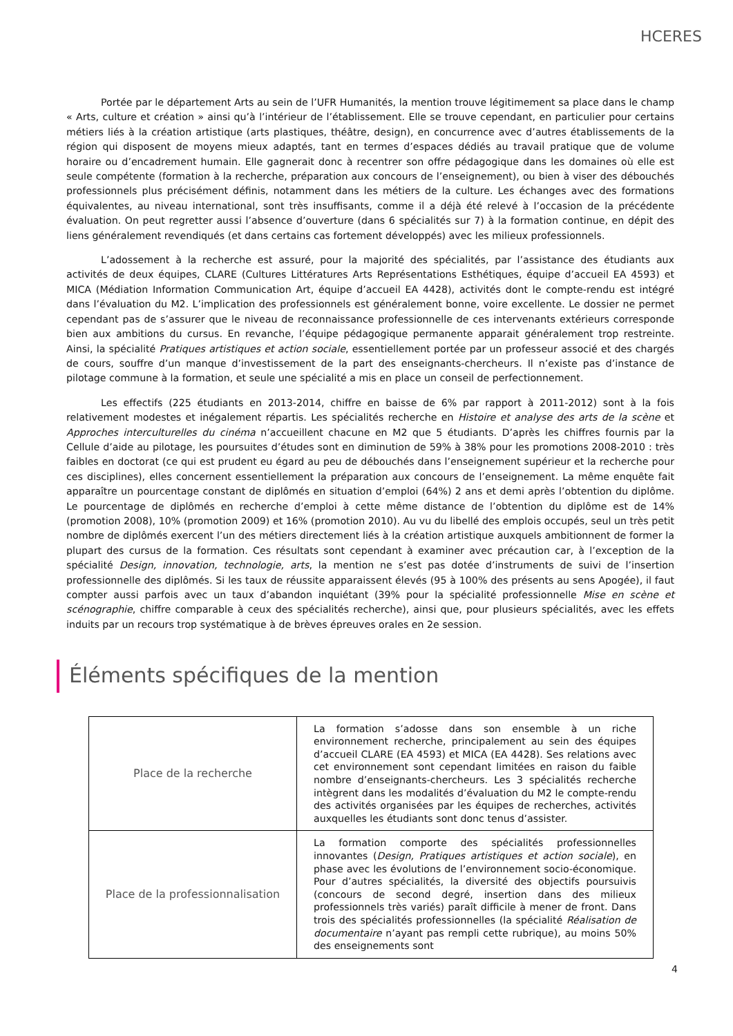HCERES
Portée par le département Arts au sein de l’UFR Humanités, la mention trouve légitimement sa place dans le champ « Arts, culture et création » ainsi qu’à l’intérieur de l’établissement. Elle se trouve cependant, en particulier pour certains métiers liés à la création artistique (arts plastiques, théâtre, design), en concurrence avec d’autres établissements de la région qui disposent de moyens mieux adaptés, tant en termes d’espaces dédiés au travail pratique que de volume horaire ou d’encadrement humain. Elle gagnerait donc à recentrer son offre pédagogique dans les domaines où elle est seule compétente (formation à la recherche, préparation aux concours de l’enseignement), ou bien à viser des débouchés professionnels plus précisément définis, notamment dans les métiers de la culture. Les échanges avec des formations équivalentes, au niveau international, sont très insuffisants, comme il a déjà été relevé à l’occasion de la précédente évaluation. On peut regretter aussi l’absence d’ouverture (dans 6 spécialités sur 7) à la formation continue, en dépit des liens généralement revendiqués (et dans certains cas fortement développés) avec les milieux professionnels.
L’adossement à la recherche est assuré, pour la majorité des spécialités, par l’assistance des étudiants aux activités de deux équipes, CLARE (Cultures Littératures Arts Représentations Esthétiques, équipe d’accueil EA 4593) et MICA (Médiation Information Communication Art, équipe d’accueil EA 4428), activités dont le compte-rendu est intégré dans l’évaluation du M2. L’implication des professionnels est généralement bonne, voire excellente. Le dossier ne permet cependant pas de s’assurer que le niveau de reconnaissance professionnelle de ces intervenants extérieurs corresponde bien aux ambitions du cursus. En revanche, l’équipe pédagogique permanente apparait généralement trop restreinte. Ainsi, la spécialité Pratiques artistiques et action sociale, essentiellement portée par un professeur associé et des chargés de cours, souffre d’un manque d’investissement de la part des enseignants-chercheurs. Il n’existe pas d’instance de pilotage commune à la formation, et seule une spécialité a mis en place un conseil de perfectionnement.
Les effectifs (225 étudiants en 2013-2014, chiffre en baisse de 6% par rapport à 2011-2012) sont à la fois relativement modestes et inégalement répartis. Les spécialités recherche en Histoire et analyse des arts de la scène et Approches interculturelles du cinéma n’accueillent chacune en M2 que 5 étudiants. D’après les chiffres fournis par la Cellule d’aide au pilotage, les poursuites d’études sont en diminution de 59% à 38% pour les promotions 2008-2010 : très faibles en doctorat (ce qui est prudent eu égard au peu de débouchés dans l’enseignement supérieur et la recherche pour ces disciplines), elles concernent essentiellement la préparation aux concours de l’enseignement. La même enquête fait apparaître un pourcentage constant de diplômés en situation d’emploi (64%) 2 ans et demi après l’obtention du diplôme. Le pourcentage de diplômés en recherche d’emploi à cette même distance de l’obtention du diplôme est de 14% (promotion 2008), 10% (promotion 2009) et 16% (promotion 2010). Au vu du libellé des emplois occupés, seul un très petit nombre de diplômés exercent l’un des métiers directement liés à la création artistique auxquels ambitionnent de former la plupart des cursus de la formation. Ces résultats sont cependant à examiner avec précaution car, à l’exception de la spécialité Design, innovation, technologie, arts, la mention ne s’est pas dotée d’instruments de suivi de l’insertion professionnelle des diplômés. Si les taux de réussite apparaissent élevés (95 à 100% des présents au sens Apogée), il faut compter aussi parfois avec un taux d’abandon inquiétant (39% pour la spécialité professionnelle Mise en scène et scénographie, chiffre comparable à ceux des spécialités recherche), ainsi que, pour plusieurs spécialités, avec les effets induits par un recours trop systématique à de brèves épreuves orales en 2e session.
Éléments spécifiques de la mention
| Place de la recherche | La formation s’adosse dans son ensemble à un riche environnement recherche, principalement au sein des équipes d’accueil CLARE (EA 4593) et MICA (EA 4428). Ses relations avec cet environnement sont cependant limitées en raison du faible nombre d’enseignants-chercheurs. Les 3 spécialités recherche intègrent dans les modalités d’évaluation du M2 le compte-rendu des activités organisées par les équipes de recherches, activités auxquelles les étudiants sont donc tenus d’assister. |
| Place de la professionnalisation | La formation comporte des spécialités professionnelles innovantes ( Design, Pratiques artistiques et action sociale ), en phase avec les évolutions de l’environnement socio-économique. Pour d’autres spécialités, la diversité des objectifs poursuivis (concours de second degré, insertion dans des milieux professionnels très variés) paraît difficile à mener de front. Dans trois des spécialités professionnelles (la spécialité Réalisation de documentaire n’ayant pas rempli cette rubrique), au moins 50% des enseignements sont |
4